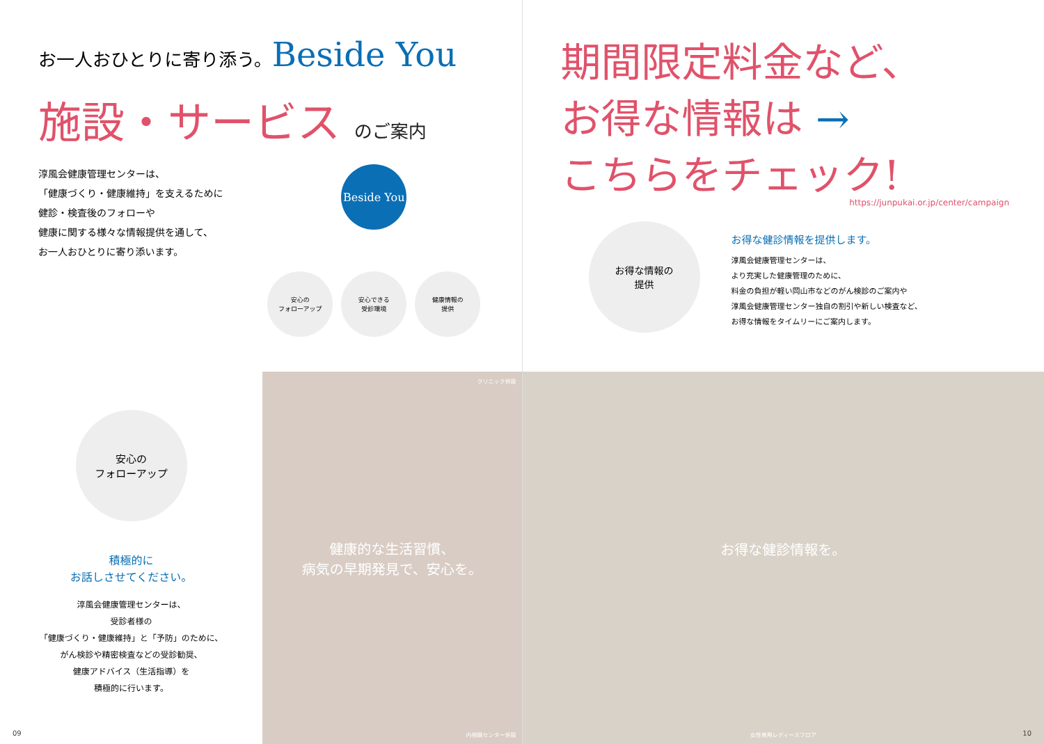お一人おひとりに寄り添う。Beside You
施設・サービス のご案内
淳風会健康管理センターは、
「健康づくり・健康維持」を支えるために
健診・検査後のフォローや
健康に関する様々な情報提供を通して、
お一人おひとりに寄り添います。
Beside You
安心の
フォローアップ
安心できる
受診環境
健康情報の
提供
安心の
フォローアップ
積極的に
お話しさせてください。
淳風会健康管理センターは、
受診者様の
「健康づくり・健康維持」と「予防」のために、
がん検診や精密検査などの受診勧奨、
健康アドバイス（生活指導）を
積極的に行います。
クリニック併設
健康的な生活習慣、
病気の早期発見で、安心を。
内視鏡センター併設
09
期間限定料金など、
お得な情報は →
こちらをチェック!
https://junpukai.or.jp/center/campaign
お得な情報の
提供
お得な健診情報を提供します。
淳風会健康管理センターは、
より充実した健康管理のために、
料金の負担が軽い岡山市などのがん検診のご案内や
淳風会健康管理センター独自の割引や新しい検査など、
お得な情報をタイムリーにご案内します。
お得な健診情報を。
女性専用レディースフロア
10